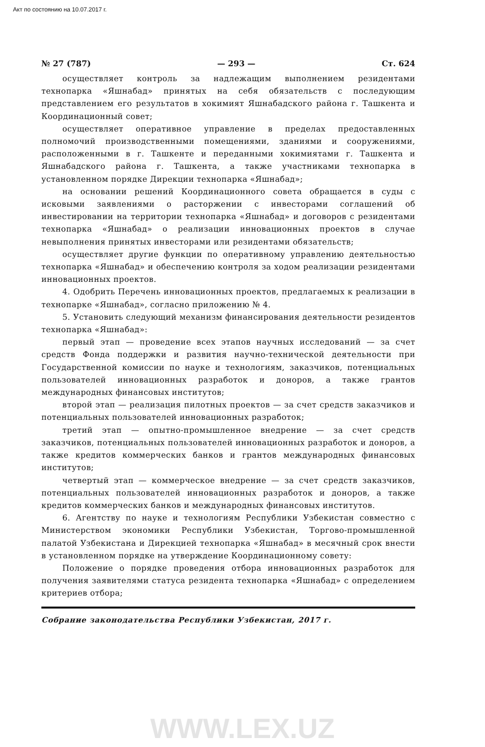Акт по состоянию на 10.07.2017 г.
№ 27 (787) — 293 — Ст. 624
осуществляет контроль за надлежащим выполнением резидентами технопарка «Яшнабад» принятых на себя обязательств с последующим представлением его результатов в хокимият Яшнабадского района г. Ташкента и Координационный совет;
осуществляет оперативное управление в пределах предоставленных полномочий производственными помещениями, зданиями и сооружениями, расположенными в г. Ташкенте и переданными хокимиятами г. Ташкента и Яшнабадского района г. Ташкента, а также участниками технопарка в установленном порядке Дирекции технопарка «Яшнабад»;
на основании решений Координационного совета обращается в суды с исковыми заявлениями о расторжении с инвесторами соглашений об инвестировании на территории технопарка «Яшнабад» и договоров с резидентами технопарка «Яшнабад» о реализации инновационных проектов в случае невыполнения принятых инвесторами или резидентами обязательств;
осуществляет другие функции по оперативному управлению деятельностью технопарка «Яшнабад» и обеспечению контроля за ходом реализации резидентами инновационных проектов.
4. Одобрить Перечень инновационных проектов, предлагаемых к реализации в технопарке «Яшнабад», согласно приложению № 4.
5. Установить следующий механизм финансирования деятельности резидентов технопарка «Яшнабад»:
первый этап — проведение всех этапов научных исследований — за счет средств Фонда поддержки и развития научно-технической деятельности при Государственной комиссии по науке и технологиям, заказчиков, потенциальных пользователей инновационных разработок и доноров, а также грантов международных финансовых институтов;
второй этап — реализация пилотных проектов — за счет средств заказчиков и потенциальных пользователей инновационных разработок;
третий этап — опытно-промышленное внедрение — за счет средств заказчиков, потенциальных пользователей инновационных разработок и доноров, а также кредитов коммерческих банков и грантов международных финансовых институтов;
четвертый этап — коммерческое внедрение — за счет средств заказчиков, потенциальных пользователей инновационных разработок и доноров, а также кредитов коммерческих банков и международных финансовых институтов.
6. Агентству по науке и технологиям Республики Узбекистан совместно с Министерством экономики Республики Узбекистан, Торгово-промышленной палатой Узбекистана и Дирекцией технопарка «Яшнабад» в месячный срок внести в установленном порядке на утверждение Координационному совету:
Положение о порядке проведения отбора инновационных разработок для получения заявителями статуса резидента технопарка «Яшнабад» с определением критериев отбора;
Собрание законодательства Республики Узбекистан, 2017 г.
WWW.LEX.UZ